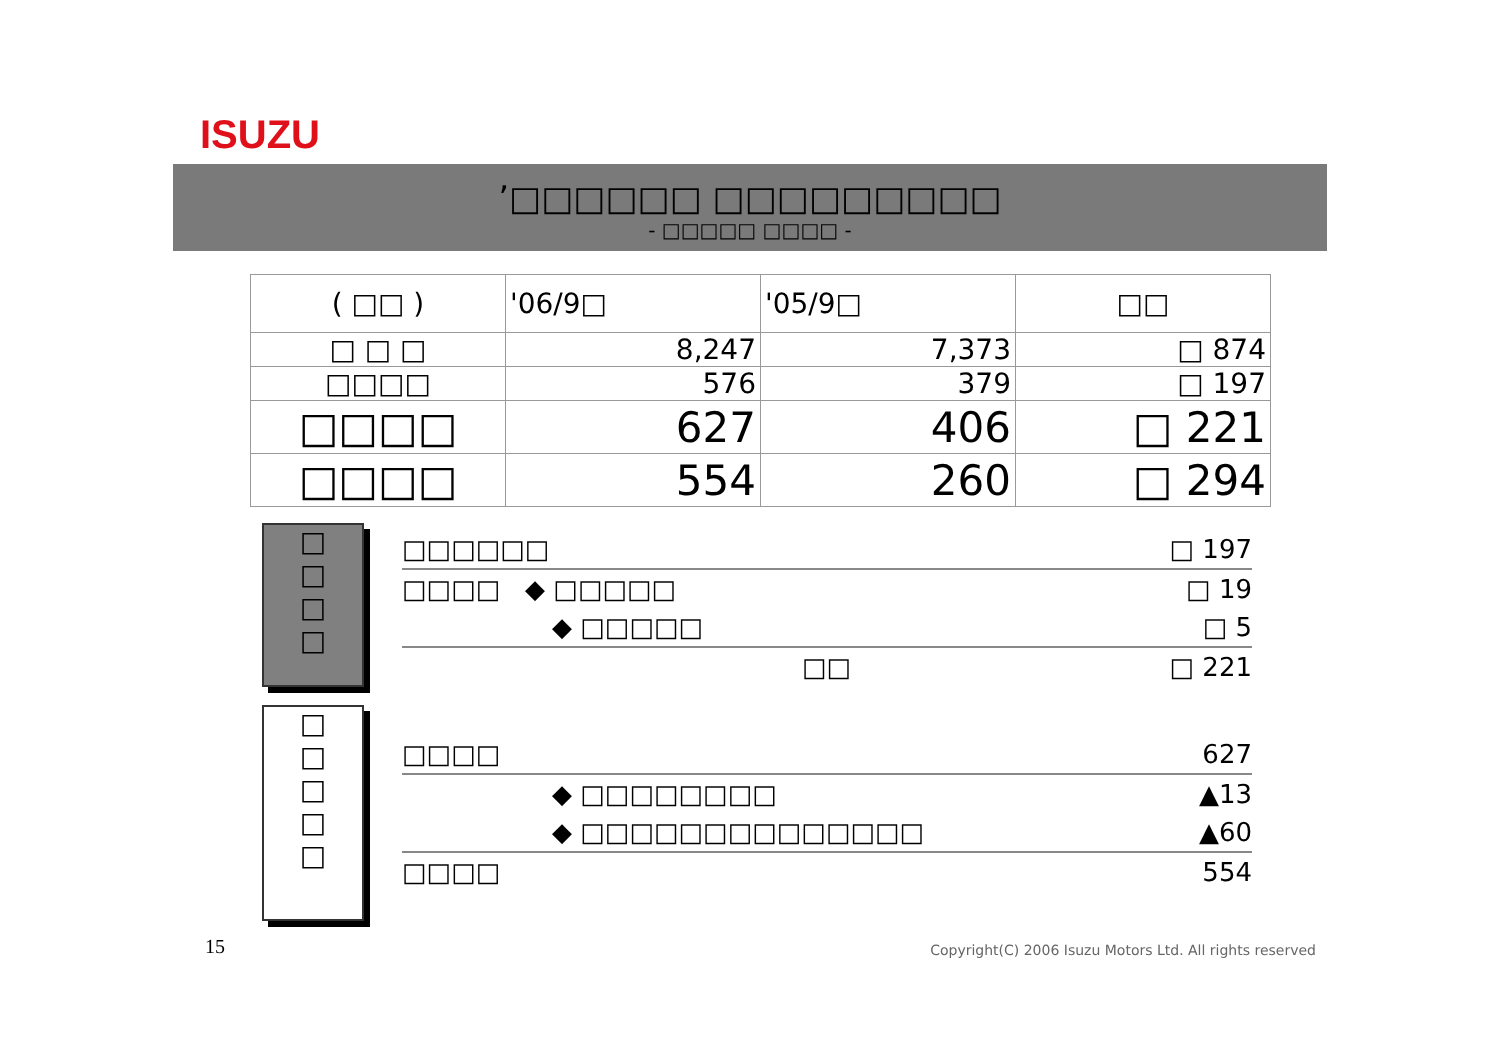ISUZU
’□□□□□□ □□□□□□□□□
- □□□□□ □□□□ -
| ( □□ ) | '06/9□ | '05/9□ | □□ |
| □ □ □ | 8,247 | 7,373 | □ 874 |
| □□□□ | 576 | 379 | □ 197 |
| □□□□ | 627 | 406 | □ 221 |
| □□□□ | 554 | 260 | □ 294 |
□
□
□
□
□□□□□□ □ 197
□□□□ ◆ □□□□□ □ 19
◆ □□□□□ □ 5
□□ □ 221
□
□
□
□
□
□□□□ 627
◆ □□□□□□□□ ▲13
◆ □□□□□□□□□□□□□□ ▲60
□□□□ 554
15
Copyright(C) 2006 Isuzu Motors Ltd. All rights reserved